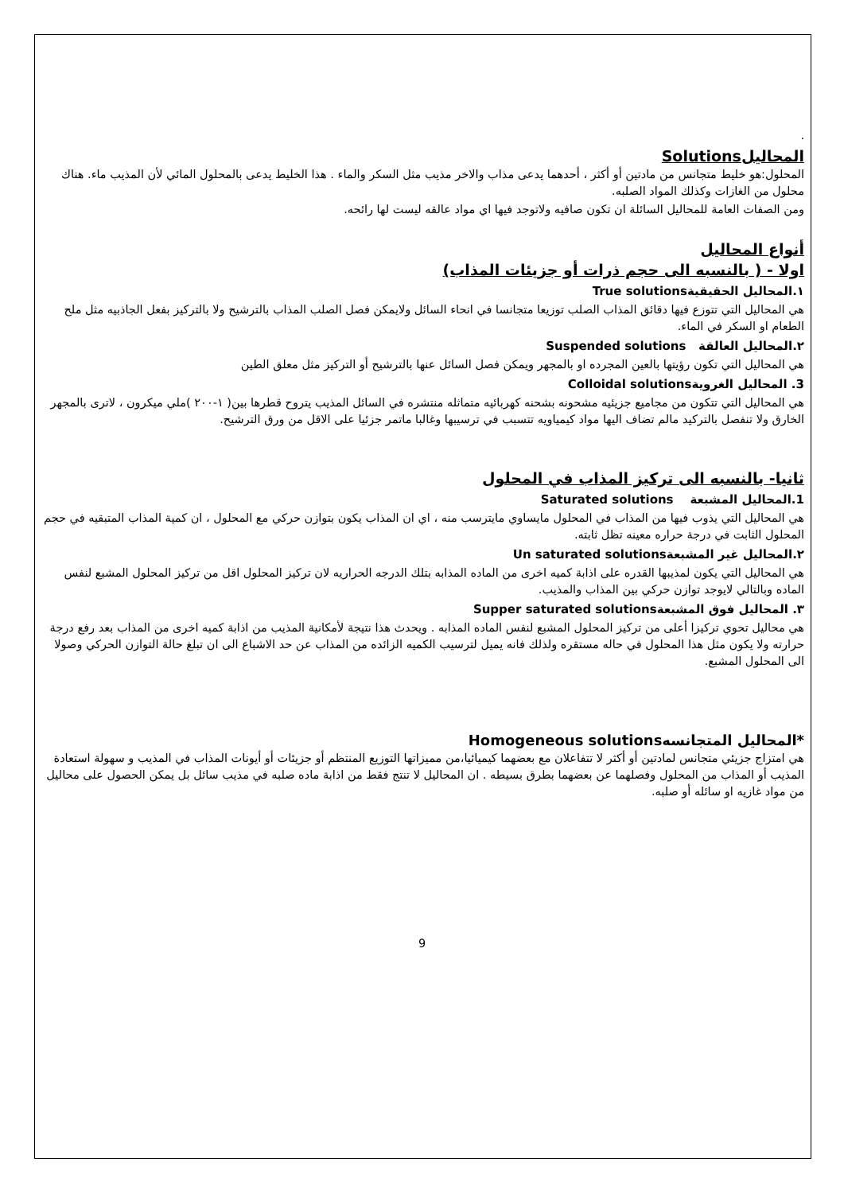.
المحاليلSolutions
المحلول:هو خليط متجانس من مادتين أو أكثر ، أحدهما يدعى مذاب والاخر مذيب مثل السكر والماء . هذا الخليط يدعى بالمحلول المائي لأن المذيب ماء. هناك محلول من الغازات وكذلك المواد الصلبه.
ومن الصفات العامة للمحاليل السائلة ان تكون صافيه ولاتوجد فيها اي مواد عالقه ليست لها رائحه.
أنواع المحاليل
اولا - ( بالنسبه الى حجم ذرات أو جزيئات المذاب)
١.المحاليل الحقيقيةTrue solutions
هي المحاليل التي تتوزع فيها دقائق المذاب الصلب توزيعا متجانسا في انحاء السائل ولايمكن فصل الصلب المذاب بالترشيح ولا بالتركيز بفعل الجاذبيه مثل ملح الطعام او السكر في الماء.
٢.المحاليل العالقة Suspended solutions
هي المحاليل التي تكون رؤيتها بالعين المجرده او بالمجهر ويمكن فصل السائل عنها بالترشيح أو التركيز مثل معلق الطين
3. المحاليل الغرويةColloidal solutions
هي المحاليل التي تتكون من مجاميع جزيئيه مشحونه بشحنه كهربائيه متماثله منتشره في السائل المذيب يتروح قطرها بين( ١-٢٠٠ )ملي ميكرون ، لاترى بالمجهر الخارق ولا تنفصل بالتركيد مالم تضاف اليها مواد كيمياويه تتسبب في ترسيبها وغالبا ماتمر جزئيا على الاقل من ورق الترشيح.
ثانيا- بالنسبه الى تركيز المذاب في المحلول
1.المحاليل المشبعة Saturated solutions
هي المحاليل التي يذوب فيها من المذاب في المحلول مايساوي مايترسب منه ، اي ان المذاب يكون بتوازن حركي مع المحلول ، ان كمية المذاب المتبقيه في حجم المحلول الثابت في درجة حراره معينه تظل ثابته.
٢.المحاليل غير المشبعةUn saturated solutions
هي المحاليل التي يكون لمذيبها القدره على اذابة كميه اخرى من الماده المذابه بتلك الدرجه الحراريه لان تركيز المحلول اقل من تركيز المحلول المشبع لنفس الماده وبالتالي لايوجد توازن حركي بين المذاب والمذيب.
٣. المحاليل فوق المشبعةSupper saturated solutions
هي محاليل تحوي تركيزا أعلى من تركيز المحلول المشبع لنفس الماده المذابه . ويحدث هذا نتيجة لأمكانية المذيب من اذابة كميه اخرى من المذاب بعد رفع درجة حرارته ولا يكون مثل هذا المحلول في حاله مستقره ولذلك فانه يميل لترسيب الكميه الزائده من المذاب عن حد الاشباع الى ان تبلغ حالة التوازن الحركي وصولا الى المحلول المشبع.
*المحاليل المتجانسهHomogeneous solutions
هي امتزاج جزيئي متجانس لمادتين أو أكثر لا تتفاعلان مع بعضهما كيميائيا،من مميزاتها التوزيع المنتظم أو جزيئات أو أيونات المذاب في المذيب و سهولة استعادة المذيب أو المذاب من المحلول وفصلهما عن بعضهما بطرق بسيطه . ان المحاليل لا تنتج فقط من اذابة ماده صلبه في مذيب سائل بل يمكن الحصول على محاليل من مواد غازيه او سائله أو صلبه.
9